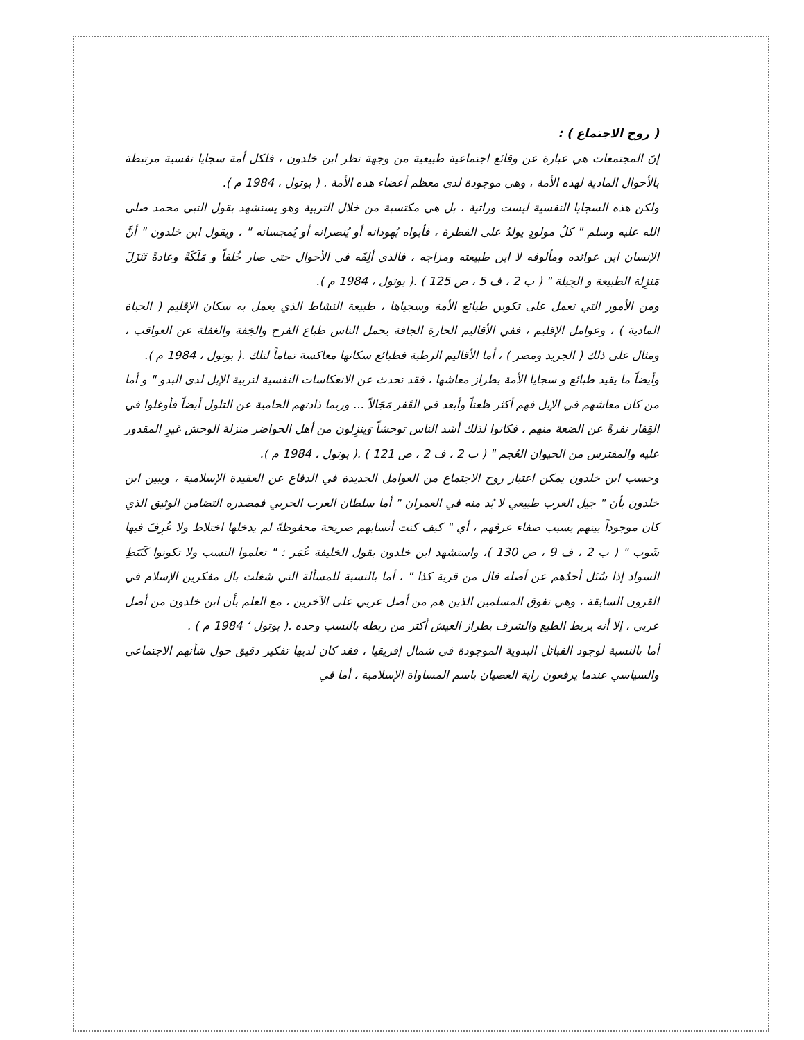( روح الاجتماع ) :
إنَ المجتمعات هي عبارة عن وقائع اجتماعية طبيعية من وجهة نظر ابن خلدون ، فلكل أمة سجايا نفسية مرتبطة بالأحوال المادية لهذه الأمة ، وهي موجودة لدى معظم أعضاء هذه الأمة . ( بوتول ، 1984 م ).
ولكن هذه السجايا النفسية ليست وراثية ، بل هي مكتسبة من خلال التربية وهو يستشهد بقول النبي محمد صلى الله عليه وسلم " كلُ مولودٍ يولدُ على الفطرة ، فأبواه يُهودانه أو يُنصرانه أو يُمجسانه " ، ويقول ابن خلدون " أنَّ الإنسان ابن عوائده ومألوفه لا ابن طبيعته ومزاجه ، فالذي ألِفَه في الأحوال حتى صار خُلقاً و مَلَكَةً وعادةً تَنَزَلَ مَنزِلة الطبيعة و الجِبلة " ( ب 2 ، ف 5 ، ص 125 ) .( بوتول ، 1984 م ).
ومن الأمور التي تعمل على تكوين طبائع الأمة وسجياها ، طبيعة النشاط الذي يعمل به سكان الإقليم ( الحياة المادية ) ، وعوامل الإقليم ، ففي الأقاليم الحارة الجافة يحمل الناس طباع الفرح والخِفة والغفلة عن العواقب ، ومثال على ذلك ( الجريد ومصر ) ، أما الأقاليم الرطبة فطبائع سكانها معاكسة تماماً لتلك .( بوتول ، 1984 م ).
وأيضاً ما يقيد طبائع و سجايا الأمة بطراز معاشها ، فقد تحدث عن الانعكاسات النفسية لتربية الإبل لدى البدو " و أما من كان معاشهم في الإبل فهم أكثر ظعناً وأبعد في القَفر مَجَالاً ... وربما ذادتهم الحامية عن التلول أيضاً فأوغلوا في القِفار نفرةً عن الضعة منهم ، فكانوا لذلك أشد الناس توحشاً وَينزِلون من أهل الحواضر منزلة الوحش غيرِ المقدور عليه والمفترس من الحيوان العُجم " ( ب 2 ، ف 2 ، ص 121 ) .( بوتول ، 1984 م ).
وحسب ابن خلدون يمكن اعتبار روح الاجتماع من العوامل الجديدة في الدفاع عن العقيدة الإسلامية ، ويبين ابن خلدون بأن " جيل العرب طبيعي لا بُد منه في العمران " أما سلطان العرب الحربي فمصدره التضامن الوثيق الذي كان موجوداً بينهم بسبب صفاء عرقهم ، أي " كيف كنت أنسابهم صريحة محفوظةً لم يدخلها اختلاط ولا عُرِفَ فيها شَوب " ( ب 2 ، ف 9 ، ص 130 )، واستشهد ابن خلدون بقول الخليفة عُمَر : " تعلموا النسب ولا تكونوا كَنَبَطِ السواد إذا سُئل أحدُهم عن أصله قال من قرية كذا " ، أما بالنسبة للمسألة التي شغلت بال مفكرين الإسلام في القرون السابقة ، وهي تفوق المسلمين الذين هم من أصل عربي على الآخرين ، مع العلم بأن ابن خلدون من أصل عربي ، إلا أنه يربط الطبع والشرف بطراز العيش أكثر من ربطه بالنسب وحده .( بوتول ‘ 1984 م ) .
أما بالنسبة لوجود القبائل البدوية الموجودة في شمال إفريقيا ، فقد كان لديها تفكير دقيق حول شأنهم الاجتماعي والسياسي عندما يرفعون راية العصيان باسم المساواة الإسلامية ، أما في